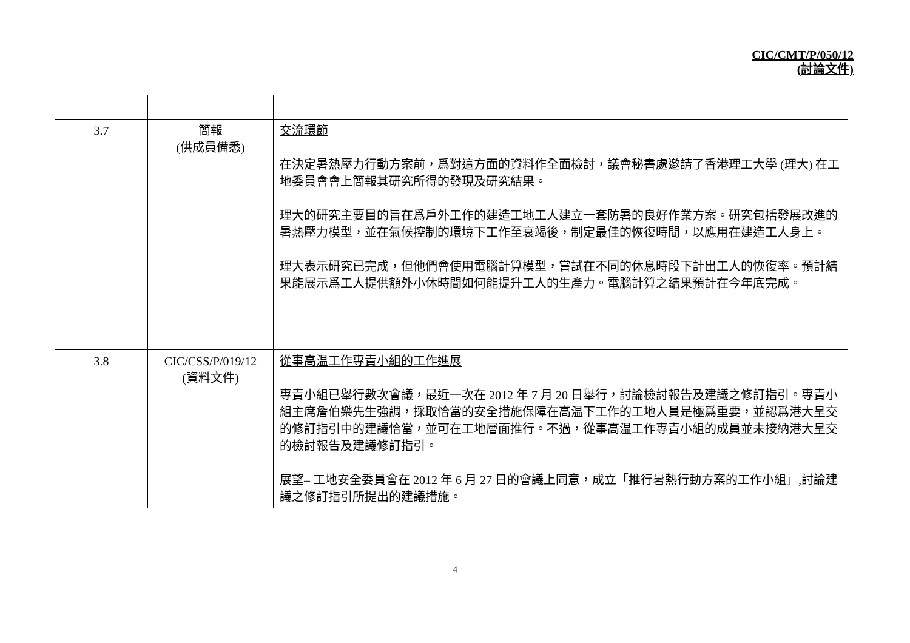CIC/CMT/P/050/12
(討論文件)
| 3.7 | 簡報 (供成員備悉) | 交流環節 在決定暑熱壓力行動方案前，爲對這方面的資料作全面檢討，議會秘書處邀請了香港理工大學 (理大) 在工地委員會會上簡報其研究所得的發現及研究結果。 理大的研究主要目的旨在爲戶外工作的建造工地工人建立一套防暑的良好作業方案。研究包括發展改進的暑熱壓力模型，並在氣候控制的環境下工作至衰竭後，制定最佳的恢復時間，以應用在建造工人身上。 理大表示研究已完成，但他們會使用電腦計算模型，嘗試在不同的休息時段下計出工人的恢復率。預計結果能展示爲工人提供額外小休時間如何能提升工人的生產力。電腦計算之結果預計在今年底完成。 |
| 3.8 | CIC/CSS/P/019/12 (資料文件) | 從事高温工作專責小組的工作進展 專責小組已舉行數次會議，最近一次在 2012 年 7 月 20 日舉行，討論檢討報告及建議之修訂指引。專責小組主席詹伯樂先生強調，採取恰當的安全措施保障在高温下工作的工地人員是極爲重要，並認爲港大呈交的修訂指引中的建議恰當，並可在工地層面推行。不過，從事高温工作專責小組的成員並未接納港大呈交的檢討報告及建議修訂指引。 展望– 工地安全委員會在 2012 年 6 月 27 日的會議上同意，成立「推行暑熱行動方案的工作小組」,討論建議之修訂指引所提出的建議措施。 |
4